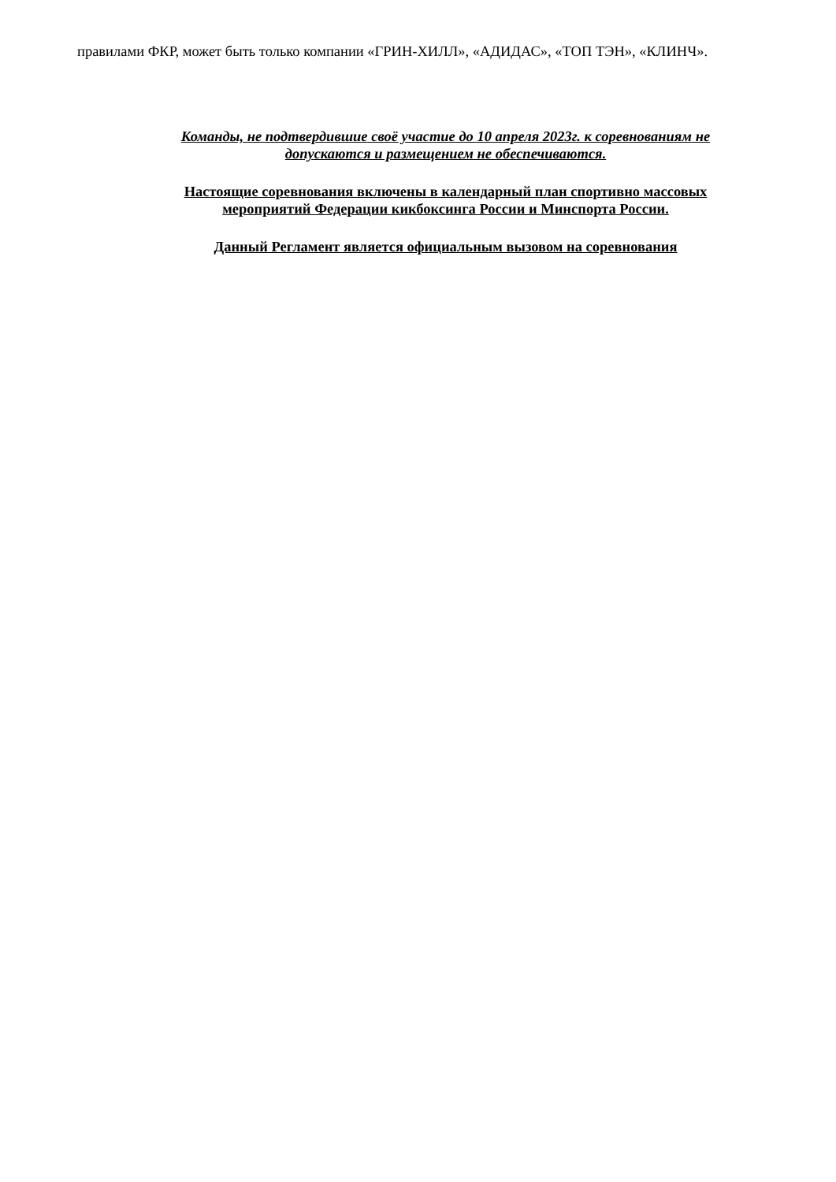правилами ФКР, может быть только компании «ГРИН-ХИЛЛ», «АДИДАС», «ТОП ТЭН», «КЛИНЧ».
Команды, не подтвердившие своё участие до 10 апреля 2023г. к соревнованиям не
допускаются и размещением не обеспечиваются.
Настоящие соревнования включены в календарный план спортивно массовых
мероприятий Федерации кикбоксинга России и Минспорта России.
Данный Регламент является официальным вызовом на соревнования